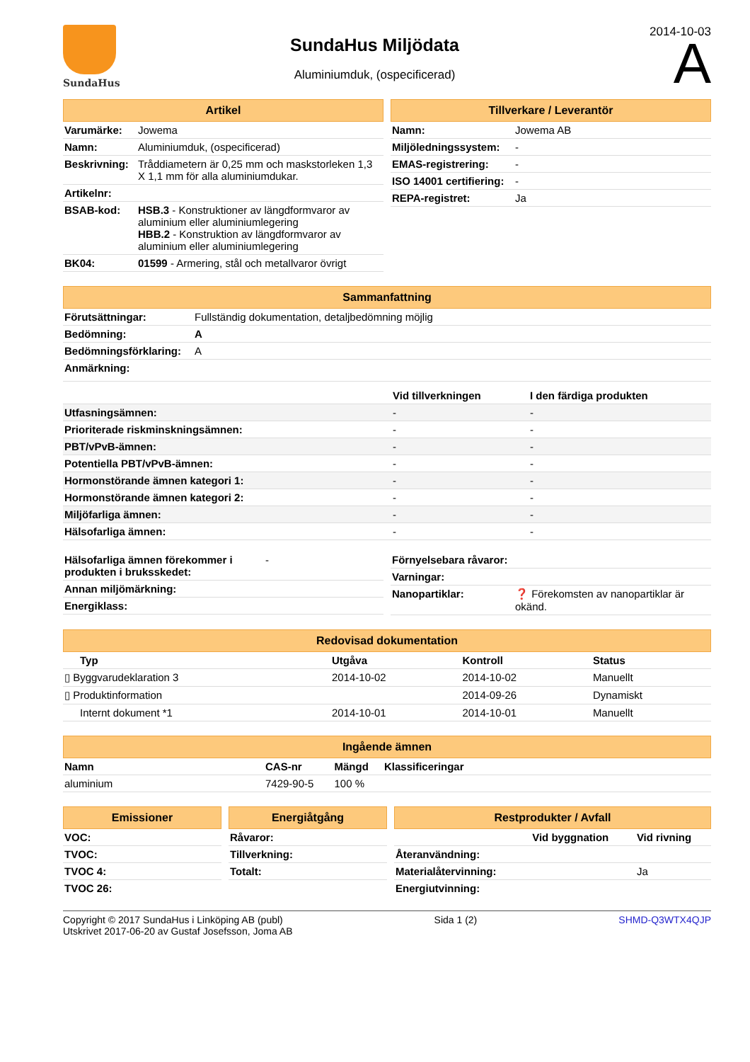SundaHus
SundaHus Miljödata
Aluminiumduk, (ospecificerad)
2014-10-03
A
Artikel
| Varumärke: | Jowema |
| Namn: | Aluminiumduk, (ospecificerad) |
| Beskrivning: | Tråddiametern är 0,25 mm och maskstorleken 1,3 X 1,1 mm för alla aluminiumdukar. |
| Artikelnr: | |
| BSAB-kod: | HSB.3 - Konstruktioner av längdformvaror av aluminium eller aluminiumlegering HBB.2 - Konstruktion av längdformvaror av aluminium eller aluminiumlegering |
| BK04: | 01599 - Armering, stål och metallvaror övrigt |
Tillverkare / Leverantör
| Namn: | Jowema AB |
| Miljöledningssystem: | - |
| EMAS-registrering: | - |
| ISO 14001 certifiering: | - |
| REPA-registret: | Ja |
Sammanfattning
| Förutsättningar: | Fullständig dokumentation, detaljbedömning möjlig |
| Bedömning: | A |
| Bedömningsförklaring: | A |
| Anmärkning: | |
| | Vid tillverkningen | I den färdiga produkten |
| --- | --- | --- |
| Utfasningsämnen: | - | - |
| Prioriterade riskminskningsämnen: | - | - |
| PBT/vPvB-ämnen: | - | - |
| Potentiella PBT/vPvB-ämnen: | - | - |
| Hormonstörande ämnen kategori 1: | - | - |
| Hormonstörande ämnen kategori 2: | - | - |
| Miljöfarliga ämnen: | - | - |
| Hälsofarliga ämnen: | - | - |
| Hälsofarliga ämnen förekommer i produkten i bruksskedet: | - |
| Annan miljömärkning: | |
| Energiklass: | |
| Förnyelsebara råvaror: | |
| Varningar: | |
| Nanopartiklar: | ❓ Förekomsten av nanopartiklar är okänd. |
Redovisad dokumentation
| Typ | Utgåva | Kontroll | Status |
| --- | --- | --- | --- |
| ▯ Byggvarudeklaration 3 | 2014-10-02 | 2014-10-02 | Manuellt |
| ▯ Produktinformation | | 2014-09-26 | Dynamiskt |
| Internt dokument *1 | 2014-10-01 | 2014-10-01 | Manuellt |
Ingående ämnen
| Namn | CAS-nr | Mängd | Klassificeringar |
| --- | --- | --- | --- |
| aluminium | 7429-90-5 | 100 % | |
Emissioner
| VOC: |
| --- |
| TVOC: |
| TVOC 4: |
| TVOC 26: |
Energiåtgång
| Råvaror: |
| --- |
| Tillverkning: |
| Totalt: |
Restprodukter / Avfall
| | Vid byggnation | Vid rivning |
| --- | --- | --- |
| Återanvändning: | | |
| Materialåtervinning: | | Ja |
| Energiutvinning: | | |
Copyright © 2017 SundaHus i Linköping AB (publ)
Utskrivet 2017-06-20 av Gustaf Josefsson, Joma AB
Sida 1 (2) SHMD-Q3WTX4QJP